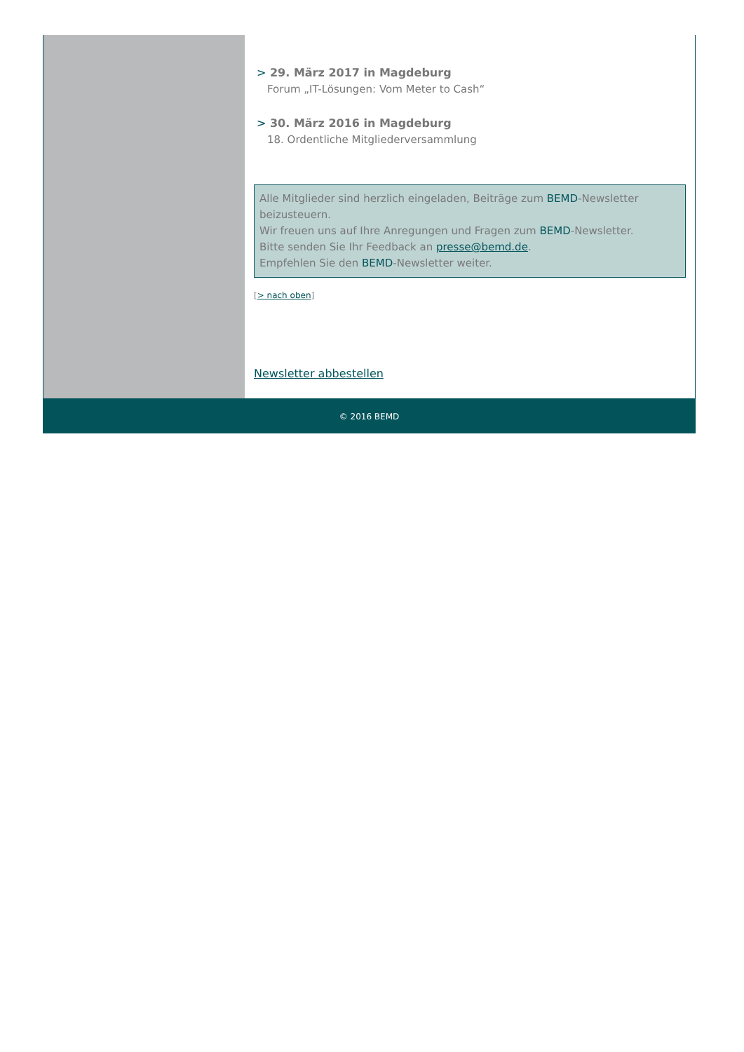> 29. März 2017 in Magdeburg
Forum „IT-Lösungen: Vom Meter to Cash“
> 30. März 2016 in Magdeburg
18. Ordentliche Mitgliederversammlung
Alle Mitglieder sind herzlich eingeladen, Beiträge zum BEMD-Newsletter beizusteuern.
Wir freuen uns auf Ihre Anregungen und Fragen zum BEMD-Newsletter.
Bitte senden Sie Ihr Feedback an presse@bemd.de.
Empfehlen Sie den BEMD-Newsletter weiter.
[> nach oben]
Newsletter abbestellen
© 2016 BEMD